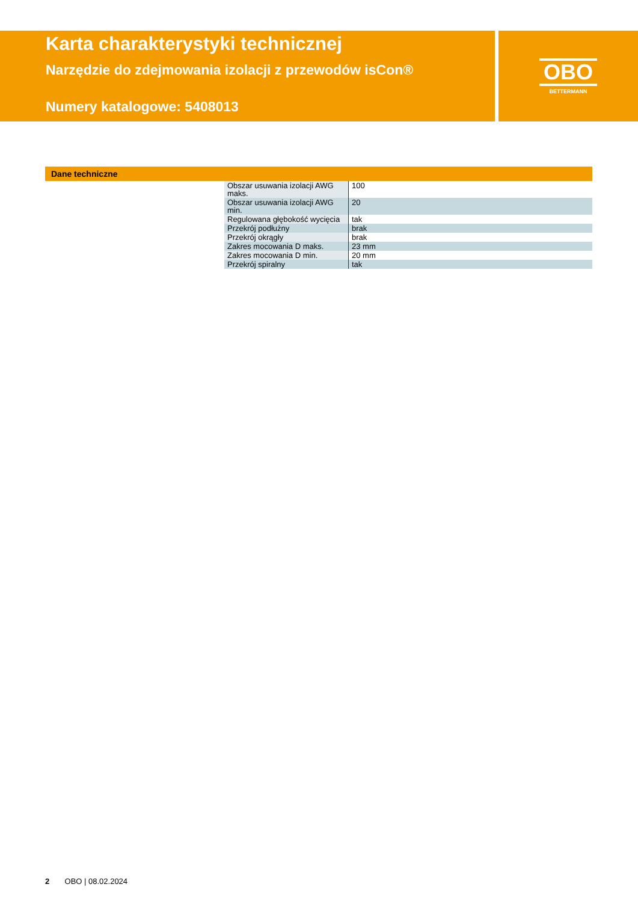Karta charakterystyki technicznej
Narzędzie do zdejmowania izolacji z przewodów isCon®
Numery katalogowe: 5408013
OBO
BETTERMANN
Dane techniczne
| Obszar usuwania izolacji AWG maks. | 100 |
| Obszar usuwania izolacji AWG min. | 20 |
| Regulowana głębokość wycięcia | tak |
| Przekrój podłużny | brak |
| Przekrój okrągły | brak |
| Zakres mocowania D maks. | 23 mm |
| Zakres mocowania D min. | 20 mm |
| Przekrój spiralny | tak |
2 OBO | 08.02.2024